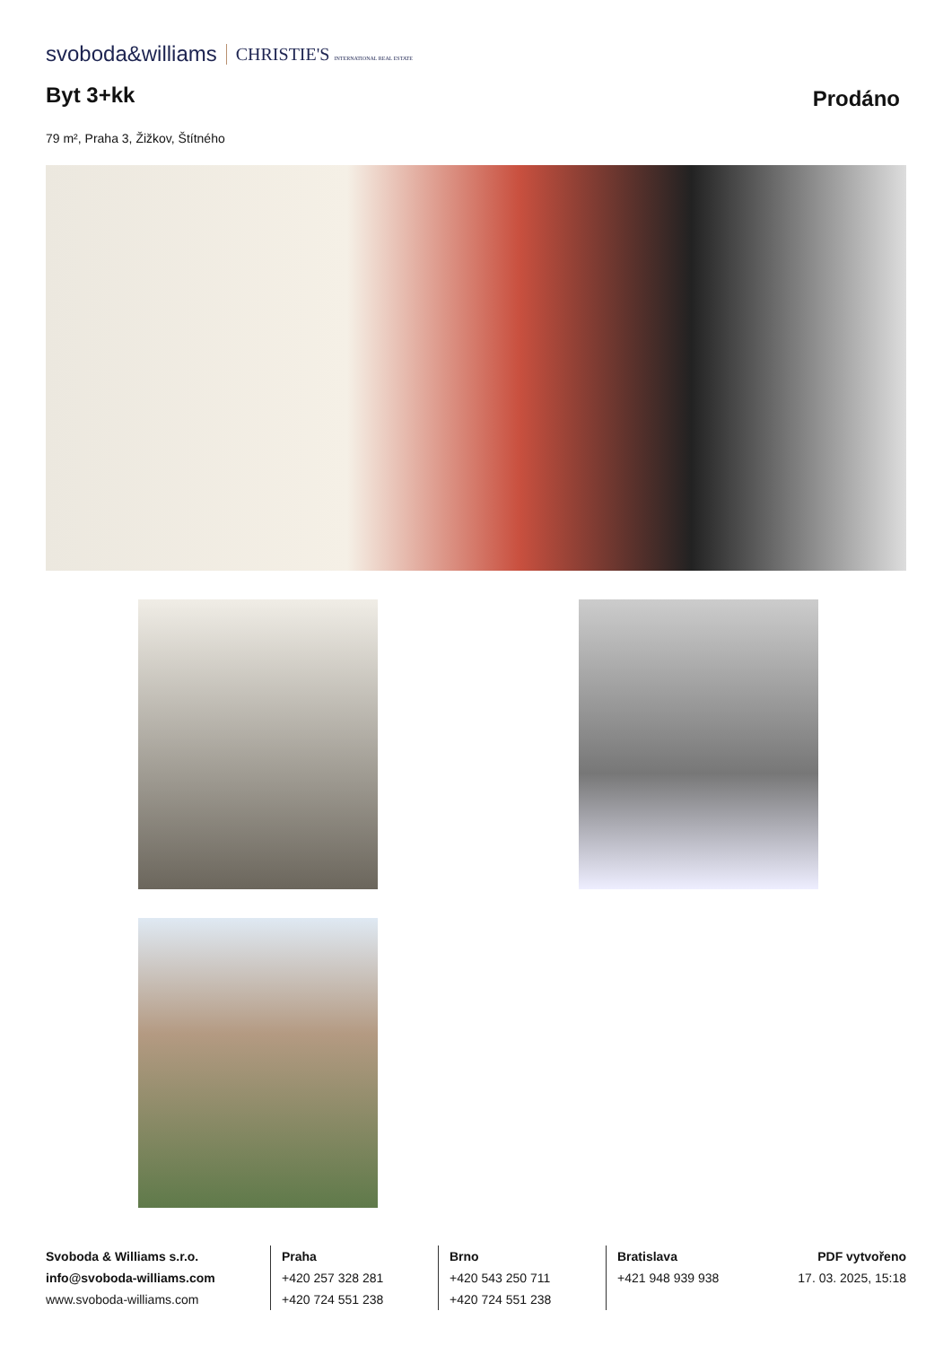svoboda&williams CHRISTIE'S INTERNATIONAL REAL ESTATE
Byt 3+kk
Prodáno
79 m², Praha 3, Žižkov, Štítného
Svoboda & Williams s.r.o.
info@svoboda-williams.com
www.svoboda-williams.com
Praha
+420 257 328 281
+420 724 551 238
Brno
+420 543 250 711
+420 724 551 238
Bratislava
+421 948 939 938
PDF vytvořeno
17. 03. 2025, 15:18